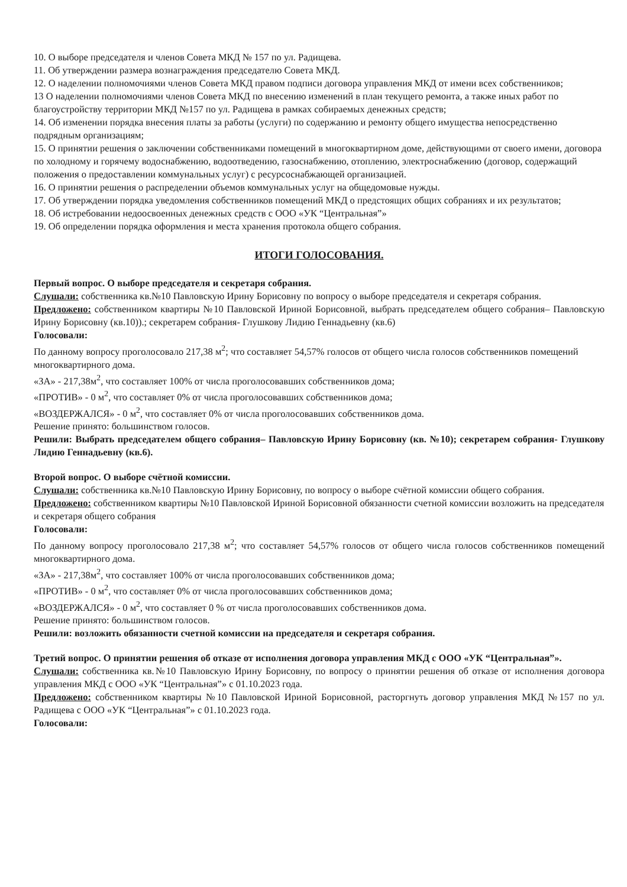10. О выборе председателя и членов Совета МКД № 157 по ул. Радищева.
11. Об утверждении размера вознаграждения председателю Совета МКД.
12. О наделении полномочиями членов Совета МКД правом подписи договора управления МКД от имени всех собственников;
13 О наделении полномочиями членов Совета МКД по внесению изменений в план текущего ремонта, а также иных работ по благоустройству территории МКД №157 по ул. Радищева в рамках собираемых денежных средств;
14. Об изменении порядка внесения платы за работы (услуги) по содержанию и ремонту общего имущества непосредственно подрядным организациям;
15. О принятии решения о заключении собственниками помещений в многоквартирном доме, действующими от своего имени, договора по холодному и горячему водоснабжению, водоотведению, газоснабжению, отоплению, электроснабжению (договор, содержащий положения о предоставлении коммунальных услуг) с ресурсоснабжающей организацией.
16. О принятии решения о распределении объемов коммунальных услуг на общедомовые нужды.
17. Об утверждении порядка уведомления собственников помещений МКД о предстоящих общих собраниях и их результатов;
18. Об истребовании недоосвоенных денежных средств с ООО «УК “Центральная”»
19. Об определении порядка оформления и места хранения протокола общего собрания.
ИТОГИ ГОЛОСОВАНИЯ.
Первый вопрос. О выборе председателя и секретаря собрания.
Слушали: собственника кв.№10 Павловскую Ирину Борисовну по вопросу о выборе председателя и секретаря собрания.
Предложено: собственником квартиры №10 Павловской Ириной Борисовной, выбрать председателем общего собрания– Павловскую Ирину Борисовну (кв.10)).; секретарем собрания- Глушкову Лидию Геннадьевну (кв.6)
Голосовали:
По данному вопросу проголосовало 217,38 м<sup>2</sup>; что составляет 54,57% голосов от общего числа голосов собственников помещений многоквартирного дома.
«ЗА» - 217,38м<sup>2</sup>, что составляет 100% от числа проголосовавших собственников дома;
«ПРОТИВ» - 0 м<sup>2</sup>, что составляет 0% от числа проголосовавших собственников дома;
«ВОЗДЕРЖАЛСЯ» - 0 м<sup>2</sup>, что составляет 0% от числа проголосовавших собственников дома.
Решение принято: большинством голосов.
Решили: Выбрать председателем общего собрания– Павловскую Ирину Борисовну (кв. №10); секретарем собрания- Глушкову Лидию Геннадьевну (кв.6).
Второй вопрос. О выборе счётной комиссии.
Слушали: собственника кв.№10 Павловскую Ирину Борисовну, по вопросу о выборе счётной комиссии общего собрания.
Предложено: собственником квартиры №10 Павловской Ириной Борисовной обязанности счетной комиссии возложить на председателя и секретаря общего собрания
Голосовали:
По данному вопросу проголосовало 217,38 м<sup>2</sup>; что составляет 54,57% голосов от общего числа голосов собственников помещений многоквартирного дома.
«ЗА» - 217,38м<sup>2</sup>, что составляет 100% от числа проголосовавших собственников дома;
«ПРОТИВ» - 0 м<sup>2</sup>, что составляет 0% от числа проголосовавших собственников дома;
«ВОЗДЕРЖАЛСЯ» - 0 м<sup>2</sup>, что составляет 0 % от числа проголосовавших собственников дома.
Решение принято: большинством голосов.
Решили: возложить обязанности счетной комиссии на председателя и секретаря собрания.
Третий вопрос. О принятии решения об отказе от исполнения договора управления МКД с ООО «УК “Центральная”».
Слушали: собственника кв.№10 Павловскую Ирину Борисовну, по вопросу о принятии решения об отказе от исполнения договора управления МКД с ООО «УК “Центральная”» с 01.10.2023 года.
Предложено: собственником квартиры №10 Павловской Ириной Борисовной, расторгнуть договор управления МКД №157 по ул. Радищева с ООО «УК “Центральная”» с 01.10.2023 года.
Голосовали: